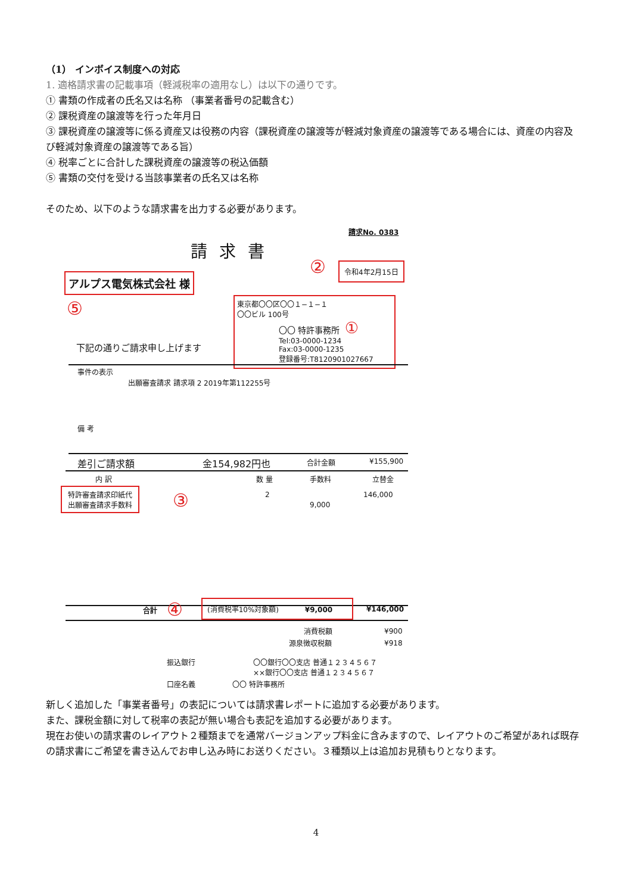（1） インボイス制度への対応
1. 適格請求書の記載事項（軽減税率の適用なし）は以下の通りです。
① 書類の作成者の氏名又は名称 （事業者番号の記載含む）
② 課税資産の譲渡等を行った年月日
③ 課税資産の譲渡等に係る資産又は役務の内容（課税資産の譲渡等が軽減対象資産の譲渡等である場合には、資産の内容及び軽減対象資産の譲渡等である旨）
④ 税率ごとに合計した課税資産の譲渡等の税込価額
⑤ 書類の交付を受ける当該事業者の氏名又は名称
そのため、以下のような請求書を出力する必要があります。
請求No. 0383
請求書
② 令和4年2月15日
アルプス電気株式会社 様
⑤
東京都〇〇区〇〇１−１−１
〇〇ビル 100号
〇〇 特許事務所 ①
Tel:03-0000-1234
Fax:03-0000-1235
登録番号:T8120901027667
下記の通りご請求申し上げます
事件の表示
出願審査請求 請求項 2 2019年第112255号
備 考
差引ご請求額 金154,982円也 合計金額 ¥155,900
内 訳 数 量 手数料 立替金
特許審査請求印紙代
出願審査請求手数料
③ 2 146,000
9,000
合計 ④ (消費税率10%対象額) ¥9,000
¥146,000
消費税額 ¥900
源泉徴収税額 ¥918
振込銀行
〇〇銀行〇〇支店 普通１２３４５６７
××銀行〇〇支店 普通１２３４５６７
口座名義 〇〇 特許事務所
新しく追加した「事業者番号」の表記については請求書レポートに追加する必要があります。
また、課税金額に対して税率の表記が無い場合も表記を追加する必要があります。
現在お使いの請求書のレイアウト２種類までを通常バージョンアップ料金に含みますので、レイアウトのご希望があれば既存の請求書にご希望を書き込んでお申し込み時にお送りください。３種類以上は追加お見積もりとなります。
4